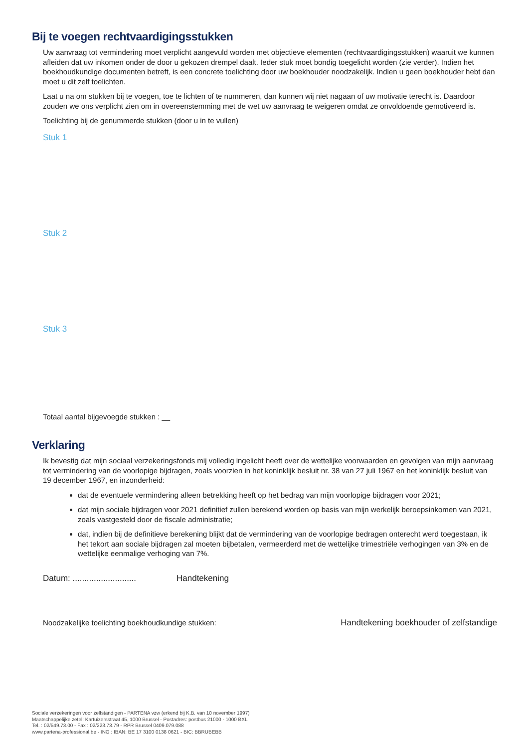Bij te voegen rechtvaardigingsstukken
Uw aanvraag tot vermindering moet verplicht aangevuld worden met objectieve elementen (rechtvaardigingsstukken) waaruit we kunnen afleiden dat uw inkomen onder de door u gekozen drempel daalt. Ieder stuk moet bondig toegelicht worden (zie verder). Indien het boekhoudkundige documenten betreft, is een concrete toelichting door uw boekhouder noodzakelijk. Indien u geen boekhouder hebt dan moet u dit zelf toelichten.
Laat u na om stukken bij te voegen, toe te lichten of te nummeren, dan kunnen wij niet nagaan of uw motivatie terecht is. Daardoor zouden we ons verplicht zien om in overeenstemming met de wet uw aanvraag te weigeren omdat ze onvoldoende gemotiveerd is.
Toelichting bij de genummerde stukken (door u in te vullen)
Stuk 1
Stuk 2
Stuk 3
Totaal aantal bijgevoegde stukken : __
Verklaring
Ik bevestig dat mijn sociaal verzekeringsfonds mij volledig ingelicht heeft over de wettelijke voorwaarden en gevolgen van mijn aanvraag tot vermindering van de voorlopige bijdragen, zoals voorzien in het koninklijk besluit nr. 38 van 27 juli 1967 en het koninklijk besluit van 19 december 1967, en inzonderheid:
dat de eventuele vermindering alleen betrekking heeft op het bedrag van mijn voorlopige bijdragen voor 2021;
dat mijn sociale bijdragen voor 2021 definitief zullen berekend worden op basis van mijn werkelijk beroepsinkomen van 2021, zoals vastgesteld door de fiscale administratie;
dat, indien bij de definitieve berekening blijkt dat de vermindering van de voorlopige bedragen onterecht werd toegestaan, ik het tekort aan sociale bijdragen zal moeten bijbetalen, vermeerderd met de wettelijke trimestriële verhogingen van 3% en de wettelijke eenmalige verhoging van 7%.
Datum: ........................... Handtekening
Noodzakelijke toelichting boekhoudkundige stukken: Handtekening boekhouder of zelfstandige
Sociale verzekeringen voor zelfstandigen - PARTENA vzw (erkend bij K.B. van 10 november 1997)
Maatschappelijke zetel: Kartuizersstraat 45, 1000 Brussel - Postadres: postbus 21000 - 1000 BXL
Tel. : 02/549.73.00 - Fax : 02/223.73.79 - RPR Brussel 0409.079.088
www.partena-professional.be - ING : IBAN: BE 17 3100 0138 0621 - BIC: BBRUBEBB